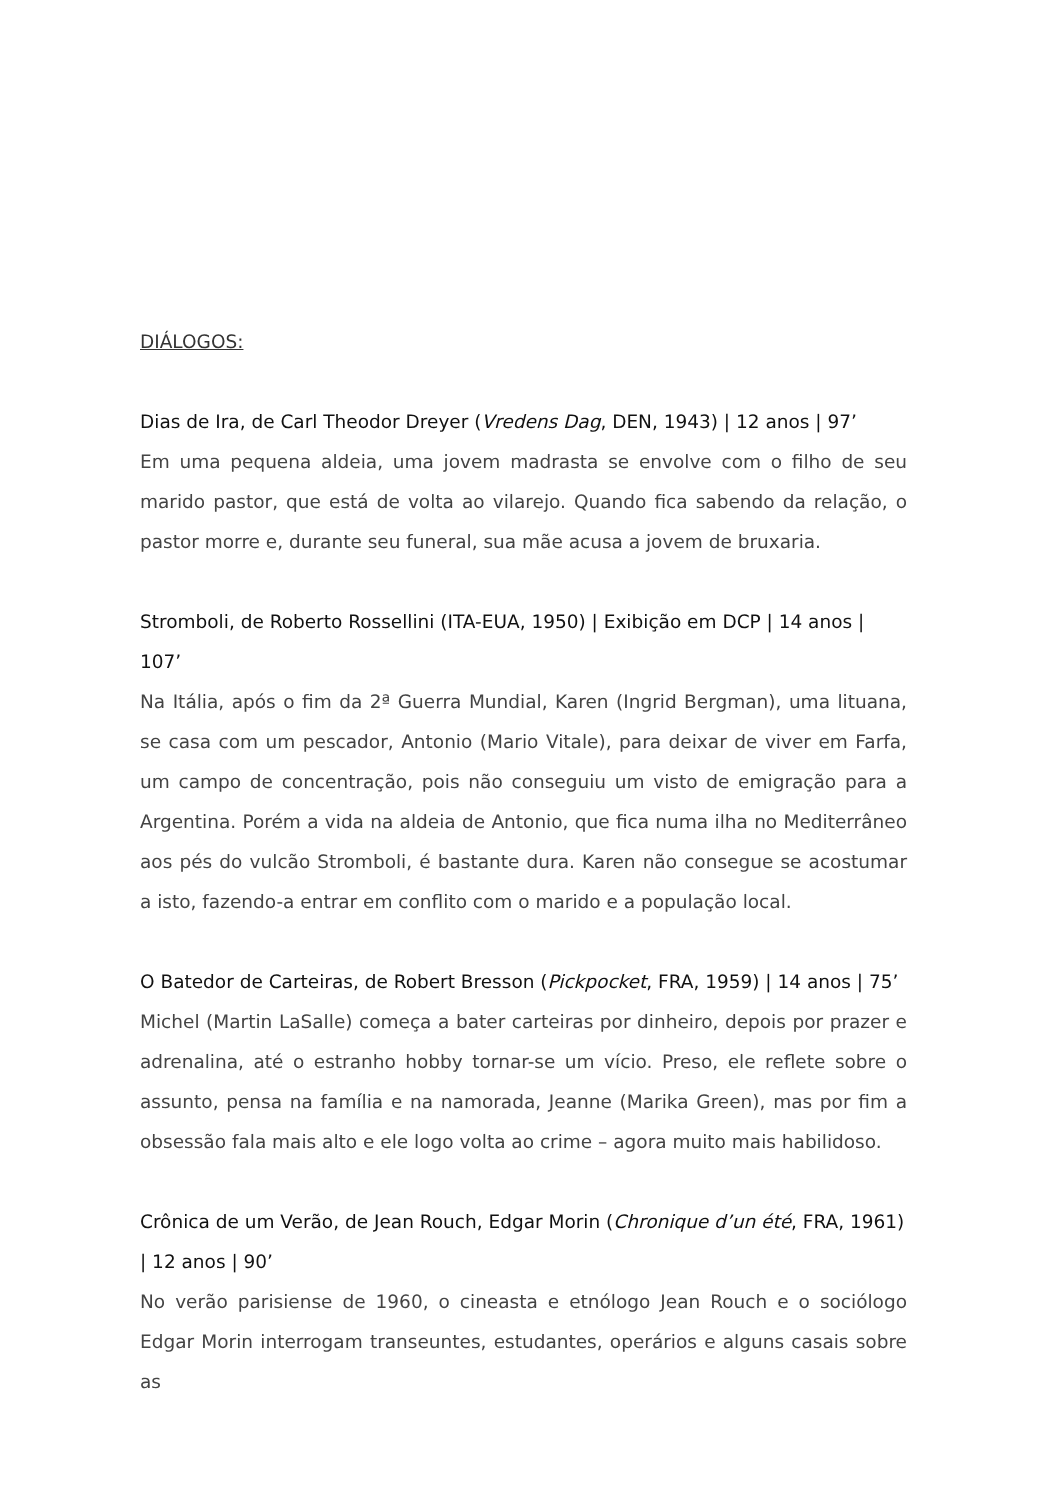DIÁLOGOS:
Dias de Ira, de Carl Theodor Dreyer (Vredens Dag, DEN, 1943) | 12 anos | 97’
Em uma pequena aldeia, uma jovem madrasta se envolve com o filho de seu marido pastor, que está de volta ao vilarejo. Quando fica sabendo da relação, o pastor morre e, durante seu funeral, sua mãe acusa a jovem de bruxaria.
Stromboli, de Roberto Rossellini (ITA-EUA, 1950) | Exibição em DCP | 14 anos | 107’
Na Itália, após o fim da 2ª Guerra Mundial, Karen (Ingrid Bergman), uma lituana, se casa com um pescador, Antonio (Mario Vitale), para deixar de viver em Farfa, um campo de concentração, pois não conseguiu um visto de emigração para a Argentina. Porém a vida na aldeia de Antonio, que fica numa ilha no Mediterrâneo aos pés do vulcão Stromboli, é bastante dura. Karen não consegue se acostumar a isto, fazendo-a entrar em conflito com o marido e a população local.
O Batedor de Carteiras, de Robert Bresson (Pickpocket, FRA, 1959) | 14 anos | 75’
Michel (Martin LaSalle) começa a bater carteiras por dinheiro, depois por prazer e adrenalina, até o estranho hobby tornar-se um vício. Preso, ele reflete sobre o assunto, pensa na família e na namorada, Jeanne (Marika Green), mas por fim a obsessão fala mais alto e ele logo volta ao crime – agora muito mais habilidoso.
Crônica de um Verão, de Jean Rouch, Edgar Morin (Chronique d’un été, FRA, 1961) | 12 anos | 90’
No verão parisiense de 1960, o cineasta e etnólogo Jean Rouch e o sociólogo Edgar Morin interrogam transeuntes, estudantes, operários e alguns casais sobre as